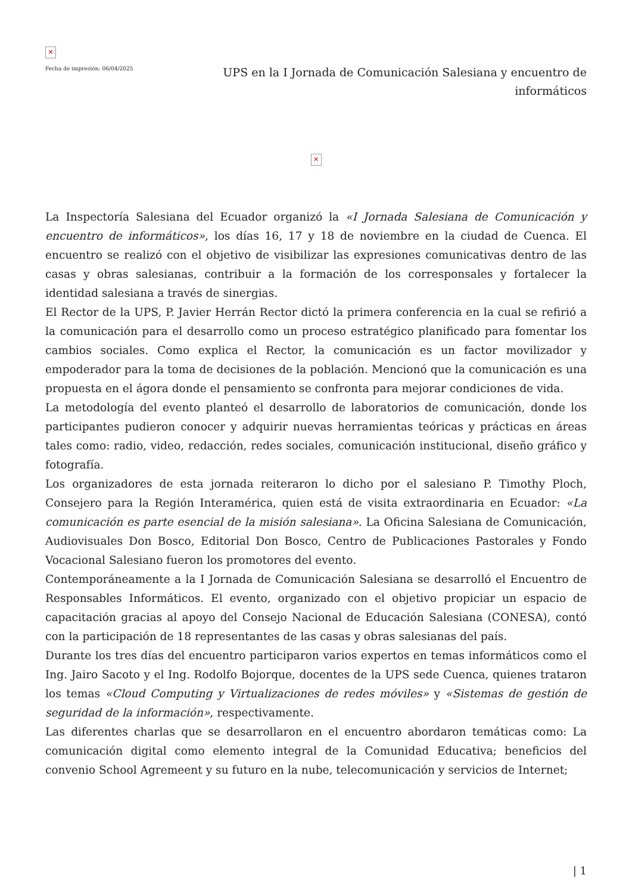✕
Fecha de impresión: 06/04/2025
UPS en la I Jornada de Comunicación Salesiana y encuentro de informáticos
✕
La Inspectoría Salesiana del Ecuador organizó la «I Jornada Salesiana de Comunicación y encuentro de informáticos», los días 16, 17 y 18 de noviembre en la ciudad de Cuenca. El encuentro se realizó con el objetivo de visibilizar las expresiones comunicativas dentro de las casas y obras salesianas, contribuir a la formación de los corresponsales y fortalecer la identidad salesiana a través de sinergias.
El Rector de la UPS, P. Javier Herrán Rector dictó la primera conferencia en la cual se refirió a la comunicación para el desarrollo como un proceso estratégico planificado para fomentar los cambios sociales. Como explica el Rector, la comunicación es un factor movilizador y empoderador para la toma de decisiones de la población. Mencionó que la comunicación es una propuesta en el ágora donde el pensamiento se confronta para mejorar condiciones de vida.
La metodología del evento planteó el desarrollo de laboratorios de comunicación, donde los participantes pudieron conocer y adquirir nuevas herramientas teóricas y prácticas en áreas tales como: radio, video, redacción, redes sociales, comunicación institucional, diseño gráfico y fotografía.
Los organizadores de esta jornada reiteraron lo dicho por el salesiano P. Timothy Ploch, Consejero para la Región Interamérica, quien está de visita extraordinaria en Ecuador: «La comunicación es parte esencial de la misión salesiana». La Oficina Salesiana de Comunicación, Audiovisuales Don Bosco, Editorial Don Bosco, Centro de Publicaciones Pastorales y Fondo Vocacional Salesiano fueron los promotores del evento.
Contemporáneamente a la I Jornada de Comunicación Salesiana se desarrolló el Encuentro de Responsables Informáticos. El evento, organizado con el objetivo propiciar un espacio de capacitación gracias al apoyo del Consejo Nacional de Educación Salesiana (CONESA), contó con la participación de 18 representantes de las casas y obras salesianas del país.
Durante los tres días del encuentro participaron varios expertos en temas informáticos como el Ing. Jairo Sacoto y el Ing. Rodolfo Bojorque, docentes de la UPS sede Cuenca, quienes trataron los temas «Cloud Computing y Virtualizaciones de redes móviles» y «Sistemas de gestión de seguridad de la información», respectivamente.
Las diferentes charlas que se desarrollaron en el encuentro abordaron temáticas como: La comunicación digital como elemento integral de la Comunidad Educativa; beneficios del convenio School Agremeent y su futuro en la nube, telecomunicación y servicios de Internet;
| 1